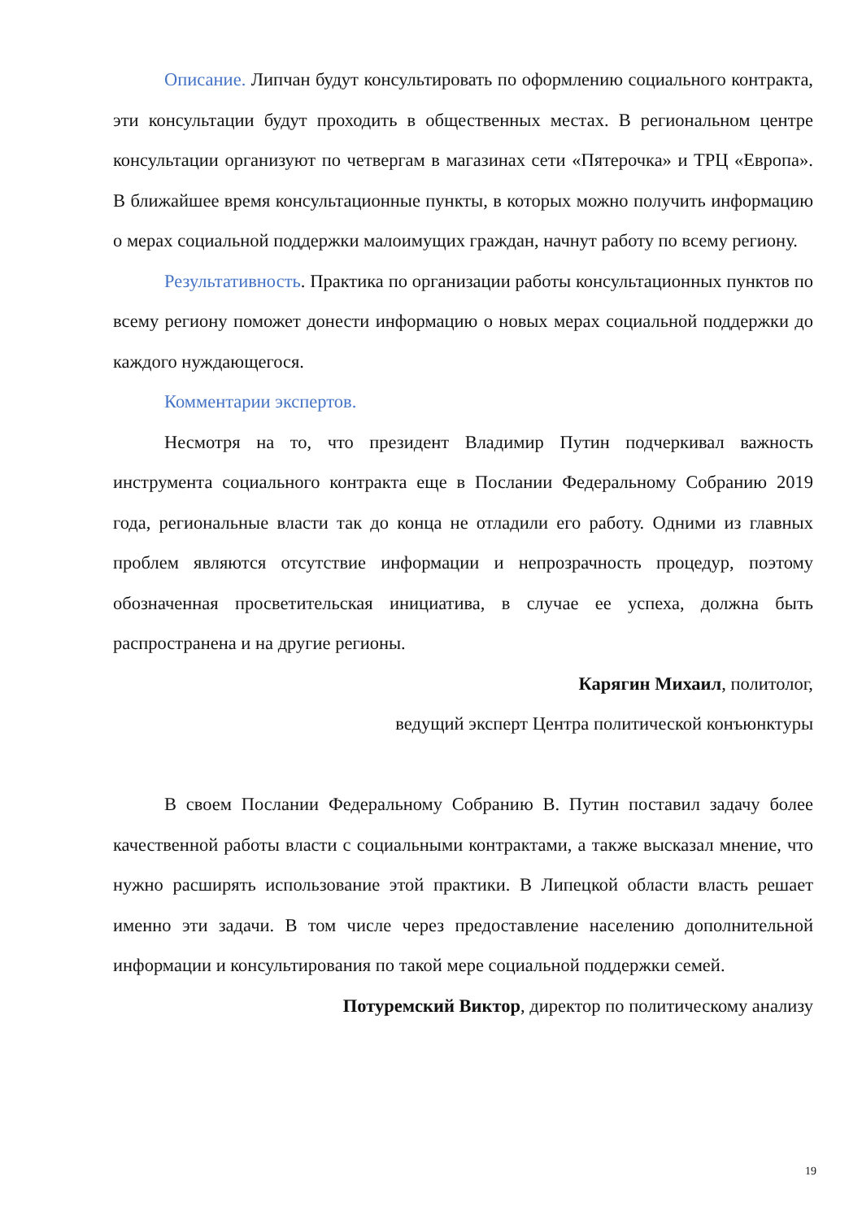Описание. Липчан будут консультировать по оформлению социального контракта, эти консультации будут проходить в общественных местах. В региональном центре консультации организуют по четвергам в магазинах сети «Пятерочка» и ТРЦ «Европа». В ближайшее время консультационные пункты, в которых можно получить информацию о мерах социальной поддержки малоимущих граждан, начнут работу по всему региону.
Результативность. Практика по организации работы консультационных пунктов по всему региону поможет донести информацию о новых мерах социальной поддержки до каждого нуждающегося.
Комментарии экспертов.
Несмотря на то, что президент Владимир Путин подчеркивал важность инструмента социального контракта еще в Послании Федеральному Собранию 2019 года, региональные власти так до конца не отладили его работу. Одними из главных проблем являются отсутствие информации и непрозрачность процедур, поэтому обозначенная просветительская инициатива, в случае ее успеха, должна быть распространена и на другие регионы.
Карягин Михаил, политолог,
ведущий эксперт Центра политической конъюнктуры
В своем Послании Федеральному Собранию В. Путин поставил задачу более качественной работы власти с социальными контрактами, а также высказал мнение, что нужно расширять использование этой практики. В Липецкой области власть решает именно эти задачи. В том числе через предоставление населению дополнительной информации и консультирования по такой мере социальной поддержки семей.
Потуремский Виктор, директор по политическому анализу
19